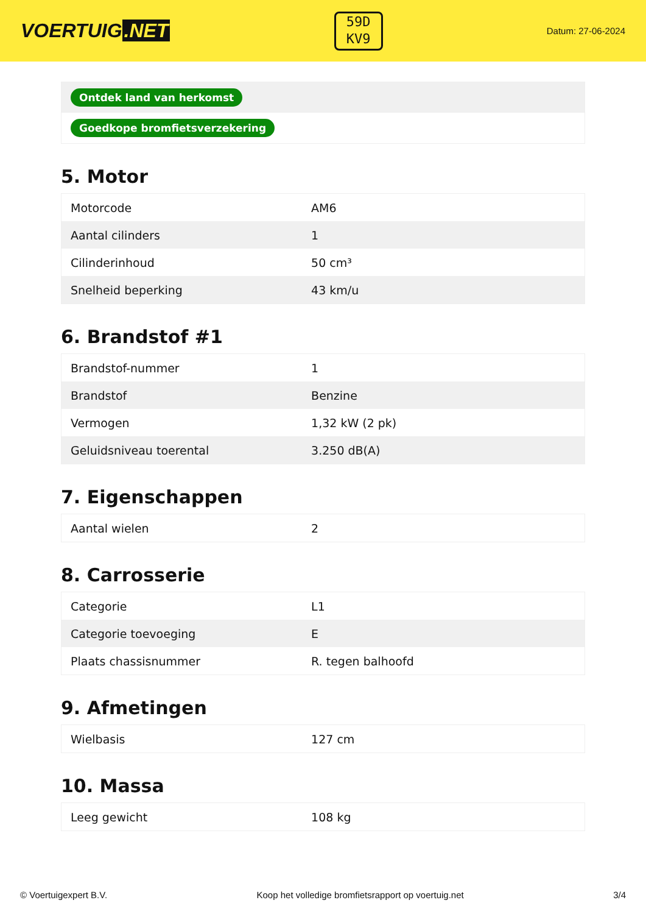VOERTUIG.NET
59D
KV9
Datum: 27-06-2024
| Ontdek land van herkomst |
| Goedkope bromfietsverzekering |
5. Motor
| Motorcode | AM6 |
| Aantal cilinders | 1 |
| Cilinderinhoud | 50 cm³ |
| Snelheid beperking | 43 km/u |
6. Brandstof #1
| Brandstof-nummer | 1 |
| Brandstof | Benzine |
| Vermogen | 1,32 kW (2 pk) |
| Geluidsniveau toerental | 3.250 dB(A) |
7. Eigenschappen
| Aantal wielen | 2 |
8. Carrosserie
| Categorie | L1 |
| Categorie toevoeging | E |
| Plaats chassisnummer | R. tegen balhoofd |
9. Afmetingen
| Wielbasis | 127 cm |
10. Massa
| Leeg gewicht | 108 kg |
© Voertuigexpert B.V. Koop het volledige bromfietsrapport op voertuig.net 3/4